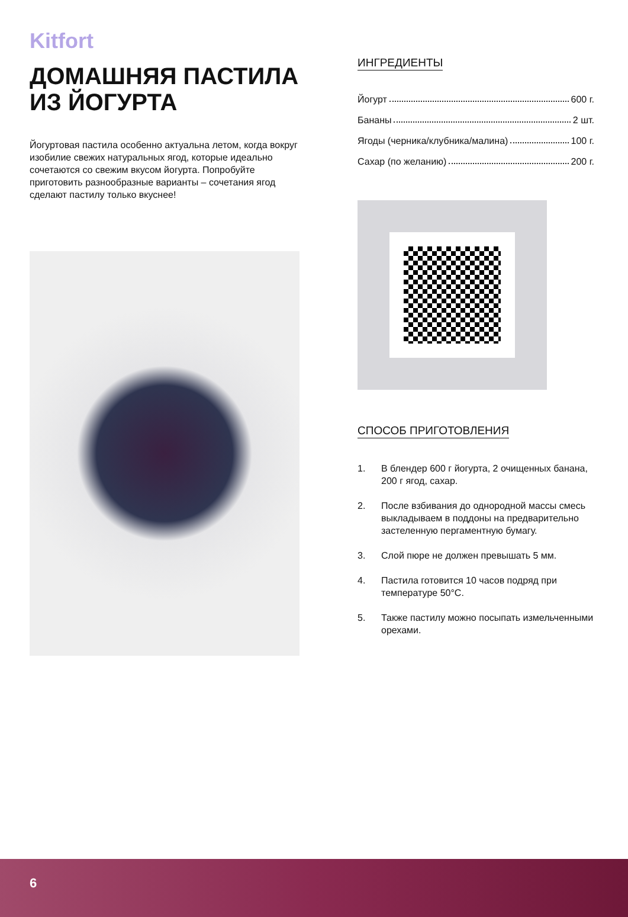Kitfort
ДОМАШНЯЯ ПАСТИЛА ИЗ ЙОГУРТА
Йогуртовая пастила особенно актуальна летом, когда вокруг изобилие свежих натуральных ягод, которые идеально сочетаются со свежим вкусом йогурта. Попробуйте приготовить разнообразные варианты – сочетания ягод сделают пастилу только вкуснее!
ИНГРЕДИЕНТЫ
Йогурт 600 г.
Бананы 2 шт.
Ягоды (черника/клубника/малина) 100 г.
Сахар (по желанию) 200 г.
СПОСОБ ПРИГОТОВЛЕНИЯ
1. В блендер 600 г йогурта, 2 очищенных банана, 200 г ягод, сахар.
2. После взбивания до однородной массы смесь выкладываем в поддоны на предварительно застеленную пергаментную бумагу.
3. Слой пюре не должен превышать 5 мм.
4. Пастила готовится 10 часов подряд при температуре 50°C.
5. Также пастилу можно посыпать измельченными орехами.
6